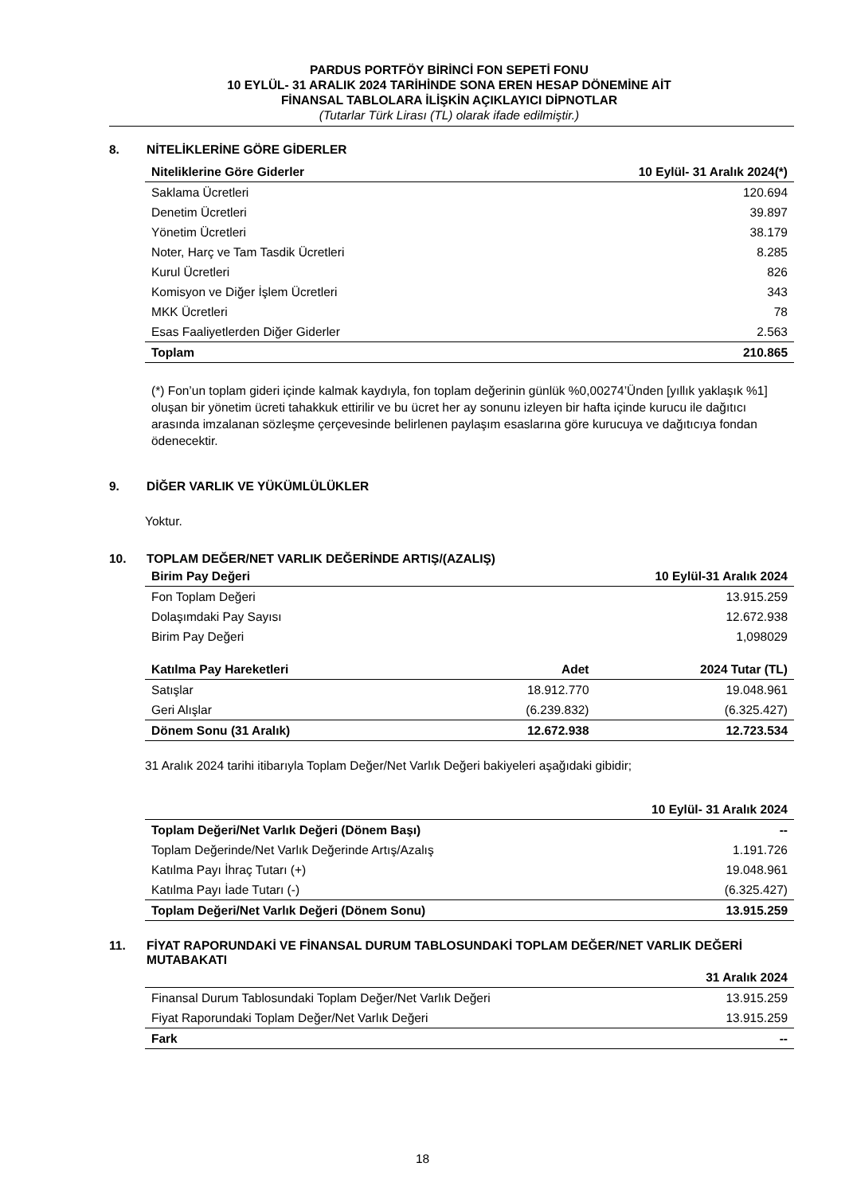PARDUS PORTFÖY BİRİNCİ FON SEPETİ FONU
10 EYLÜL- 31 ARALIK 2024 TARİHİNDE SONA EREN HESAP DÖNEMİNE AİT
FİNANSAL TABLOLARA İLİŞKİN AÇIKLAYICI DİPNOTLAR
(Tutarlar Türk Lirası (TL) olarak ifade edilmiştir.)
8. NİTELİKLERİNE GÖRE GİDERLER
| Niteliklerine Göre Giderler | 10 Eylül- 31 Aralık 2024(*) |
| --- | --- |
| Saklama Ücretleri | 120.694 |
| Denetim Ücretleri | 39.897 |
| Yönetim Ücretleri | 38.179 |
| Noter, Harç ve Tam Tasdik Ücretleri | 8.285 |
| Kurul Ücretleri | 826 |
| Komisyon ve Diğer İşlem Ücretleri | 343 |
| MKK Ücretleri | 78 |
| Esas Faaliyetlerden Diğer Giderler | 2.563 |
| Toplam | 210.865 |
(*) Fon’un toplam gideri içinde kalmak kaydıyla, fon toplam değerinin günlük %0,00274’Ünden [yıllık yaklaşık %1] oluşan bir yönetim ücreti tahakkuk ettirilir ve bu ücret her ay sonunu izleyen bir hafta içinde kurucu ile dağıtıcı arasında imzalanan sözleşme çerçevesinde belirlenen paylaşım esaslarına göre kurucuya ve dağıtıcıya fondan ödenecektir.
9. DİĞER VARLIK VE YÜKÜMLÜLÜKLER
Yoktur.
10. TOPLAM DEĞER/NET VARLIK DEĞERİNDE ARTIŞ/(AZALIŞ)
| Birim Pay Değeri | 10 Eylül-31 Aralık 2024 |
| --- | --- |
| Fon Toplam Değeri | 13.915.259 |
| Dolaşımdaki Pay Sayısı | 12.672.938 |
| Birim Pay Değeri | 1,098029 |
| Katılma Pay Hareketleri | Adet | 2024 Tutar (TL) |
| --- | --- | --- |
| Satışlar | 18.912.770 | 19.048.961 |
| Geri Alışlar | (6.239.832) | (6.325.427) |
| Dönem Sonu (31 Aralık) | 12.672.938 | 12.723.534 |
31 Aralık 2024 tarihi itibarıyla Toplam Değer/Net Varlık Değeri bakiyeleri aşağıdaki gibidir;
| | 10 Eylül- 31 Aralık 2024 |
| --- | --- |
| Toplam Değeri/Net Varlık Değeri (Dönem Başı) | -- |
| Toplam Değerinde/Net Varlık Değerinde Artış/Azalış | 1.191.726 |
| Katılma Payı İhraç Tutarı (+) | 19.048.961 |
| Katılma Payı İade Tutarı (-) | (6.325.427) |
| Toplam Değeri/Net Varlık Değeri (Dönem Sonu) | 13.915.259 |
11. FİYAT RAPORUNDAKİ VE FİNANSAL DURUM TABLOSUNDAKİ TOPLAM DEĞER/NET VARLIK DEĞERİ MUTABAKATI
| | 31 Aralık 2024 |
| --- | --- |
| Finansal Durum Tablosundaki Toplam Değer/Net Varlık Değeri | 13.915.259 |
| Fiyat Raporundaki Toplam Değer/Net Varlık Değeri | 13.915.259 |
| Fark | -- |
18